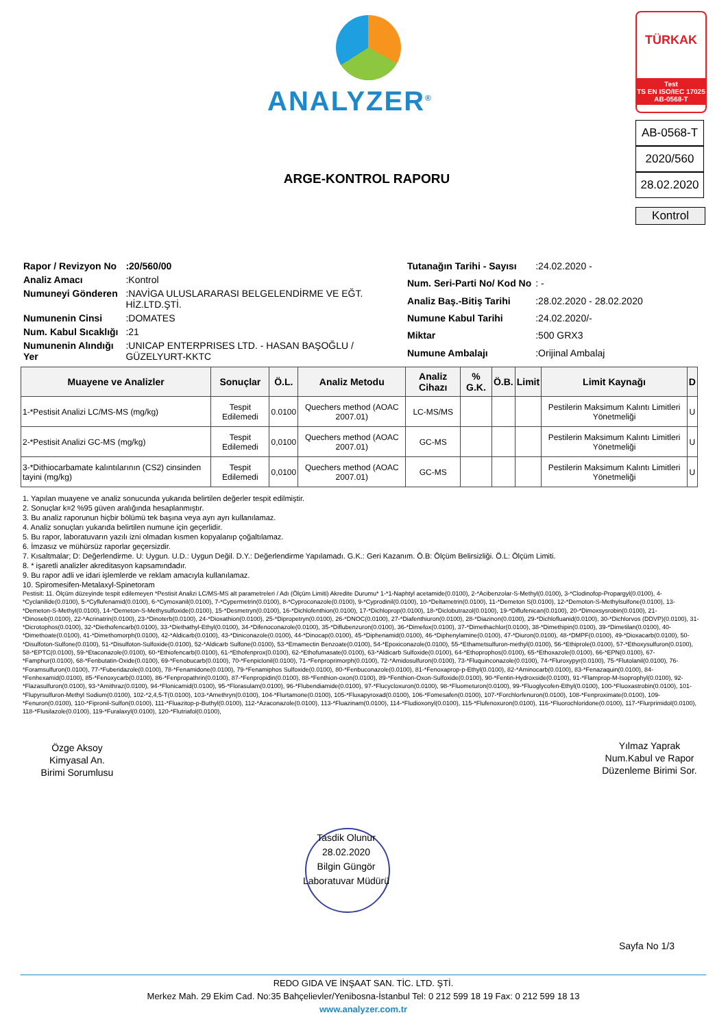ANALYZER<sup>®</sup>
TÜRKAK
Test
TS EN ISO/IEC 17025
AB-0568-T
AB-0568-T
2020/560
28.02.2020
Kontrol
ARGE-KONTROL RAPORU
| Rapor / Revizyon No | :20/560/00 |
| Analiz Amacı | :Kontrol |
| Numuneyi Gönderen | :NAVİGA ULUSLARARASI BELGELENDİRME VE EĞT. HİZ.LTD.ŞTİ. |
| Numunenin Cinsi | :DOMATES |
| Num. Kabul Sıcaklığı | :21 |
| Numunenin Alındığı Yer | :UNICAP ENTERPRISES LTD. - HASAN BAŞOĞLU / GÜZELYURT-KKTC |
| Tutanağın Tarihi - Sayısı | :24.02.2020 - |
| Num. Seri-Parti No/ Kod No | : - |
| Analiz Baş.-Bitiş Tarihi | :28.02.2020 - 28.02.2020 |
| Numune Kabul Tarihi | :24.02.2020/- |
| Miktar | :500 GRX3 |
| Numune Ambalajı | :Orijinal Ambalaj |
| Muayene ve Analizler | Sonuçlar | Ö.L. | Analiz Metodu | Analiz Cihazı | % G.K. | Ö.B. | Limit | Limit Kaynağı | D |
| --- | --- | --- | --- | --- | --- | --- | --- | --- | --- |
| 1-*Pestisit Analizi LC/MS-MS (mg/kg) | Tespit Edilemedi | 0.0100 | Quechers method (AOAC 2007.01) | LC-MS/MS | | | | Pestilerin Maksimum Kalıntı Limitleri Yönetmeliği | U |
| 2-*Pestisit Analizi GC-MS (mg/kg) | Tespit Edilemedi | 0,0100 | Quechers method (AOAC 2007.01) | GC-MS | | | | Pestilerin Maksimum Kalıntı Limitleri Yönetmeliği | U |
| 3-*Dithiocarbamate kalıntılarının (CS2) cinsinden tayini (mg/kg) | Tespit Edilemedi | 0,0100 | Quechers method (AOAC 2007.01) | GC-MS | | | | Pestilerin Maksimum Kalıntı Limitleri Yönetmeliği | U |
1. Yapılan muayene ve analiz sonucunda yukarıda belirtilen değerler tespit edilmiştir.
2. Sonuçlar k=2 %95 güven aralığında hesaplanmıştır.
3. Bu analiz raporunun hiçbir bölümü tek başına veya ayrı ayrı kullanılamaz.
4. Analiz sonuçları yukarıda belirtilen numune için geçerlidir.
5. Bu rapor, laboratuvarın yazılı izni olmadan kısmen kopyalanıp çoğaltılamaz.
6. İmzasız ve mühürsüz raporlar geçersizdir.
7. Kısaltmalar; D: Değerlendirme. U: Uygun. U.D.: Uygun Değil. D.Y.: Değerlendirme Yapılamadı. G.K.: Geri Kazanım. Ö.B: Ölçüm Belirsizliği. Ö.L: Ölçüm Limiti.
8. * işaretli analizler akreditasyon kapsamındadır.
9. Bu rapor adli ve idari işlemlerde ve reklam amacıyla kullanılamaz.
10. Spiromesifen-Metalaxyl-Spinetoram
Pestisit: 11. Ölçüm düzeyinde tespit edilemeyen *Pestisit Analizi LC/MS-MS alt parametreleri / Adı (Ölçüm Limiti) Akredite Durumu* 1-*1-Naphtyl acetamide(0.0100), 2-*Acibenzolar-S-Methyl(0.0100), 3-*Clodinofop-Propargyl(0.0100), 4-*Cyclanilide(0.0100), 5-*Cyflufenamid(0.0100), 6-*Cymoxanil(0.0100), 7-*Cypermetrin(0.0100), 8-*Cyproconazole(0.0100), 9-*Cyprodinil(0.0100), 10-*Deltametrin(0.0100), 11-*Demeton S(0.0100), 12-*Demoton-S-Methylsulfone(0.0100), 13-*Demeton-S-Methyl(0.0100), 14-*Demeton-S-Methysulfoxide(0.0100), 15-*Desmetryn(0.0100), 16-*Dichlofenthion(0.0100), 17-*Dichloprop(0.0100), 18-*Diclobutrazol(0.0100), 19-*Diflufenican(0.0100), 20-*Dimoxsysrobin(0.0100), 21-*Dinoseb(0.0100), 22-*Acrinatrin(0.0100), 23-*Dinoterb(0.0100), 24-*Dioxathion(0.0100), 25-*Dipropetryn(0.0100), 26-*DNOC(0.0100), 27-*Diafenthiuron(0.0100), 28-*Diazinon(0.0100), 29-*Dichlofluanid(0.0100), 30-*Dichlorvos (DDVP)(0.0100), 31-*Dicrotophos(0.0100), 32-*Diethofencarb(0.0100), 33-*Diethathyl-Ethyl(0.0100), 34-*Difenoconazole(0.0100), 35-*Diflubenzuron(0.0100), 36-*Dimefox(0.0100), 37-*Dimethachlor(0.0100), 38-*Dimethipin(0.0100), 39-*Dimetilan(0.0100), 40-*Dimethoate(0.0100), 41-*Dimethomorph(0.0100), 42-*Aldicarb(0.0100), 43-*Diniconazole(0.0100), 44-*Dinocap(0.0100), 45-*Diphenamid(0.0100), 46-*Diphenylamine(0.0100), 47-*Diuron(0.0100), 48-*DMPF(0.0100), 49-*Dioxacarb(0.0100), 50-*Disulfoton-Sulfone(0.0100), 51-*Disulfoton-Sulfoxide(0.0100), 52-*Aldicarb Sulfone(0.0100), 53-*Emamectin Benzoate(0.0100), 54-*Epoxiconazole(0.0100), 55-*Ethametsulfuron-methyl(0.0100), 56-*Ethiprole(0.0100), 57-*Ethoxysulfuron(0.0100), 58-*EPTC(0.0100), 59-*Etaconazole(0.0100), 60-*Ethiofencarb(0.0100), 61-*Ethofenprox(0.0100), 62-*Ethofumasate(0.0100), 63-*Aldicarb Sulfoxide(0.0100), 64-*Ethoprophos(0.0100), 65-*Ethoxazole(0.0100), 66-*EPN(0.0100), 67-*Famphur(0.0100), 68-*Fenbutatin-Oxide(0.0100), 69-*Fenobucarb(0.0100), 70-*Fenpiclonil(0.0100), 71-*Fenproprimorph(0.0100), 72-*Amidosulfuron(0.0100), 73-*Fluquinconazole(0.0100), 74-*Fluroxypyr(0.0100), 75-*Flutolanil(0.0100), 76-*Foramsulfuron(0.0100), 77-*Fuberidazole(0.0100), 78-*Fenamidone(0.0100), 79-*Fenamiphos Sulfoxide(0.0100), 80-*Fenbuconazole(0.0100), 81-*Fenoxaprop-p-Ethyl(0.0100), 82-*Aminocarb(0.0100), 83-*Fenazaquin(0.0100), 84-*Fenhexamid(0.0100), 85-*Fenoxycarb(0.0100), 86-*Fenpropathrin(0.0100), 87-*Fenpropidin(0.0100), 88-*Fenthion-oxon(0.0100), 89-*Fenthion-Oxon-Sulfoxide(0.0100), 90-*Fentin-Hydroxside(0.0100), 91-*Flamprop-M-Isoprophyl(0.0100), 92-*Flazasulfuron(0.0100), 93-*Amithraz(0.0100), 94-*Flonicamid(0.0100), 95-*Florasulam(0.0100), 96-*Flubendiamide(0.0100), 97-*Flucycloxuron(0.0100), 98-*Fluometuron(0.0100), 99-*Fluoglycofen-Ethyl(0.0100), 100-*Fluoxastrobin(0.0100), 101-*Flupyrsulfuron-Methyl Sodium(0.0100), 102-*2,4,5-T(0.0100), 103-*Amethryn(0.0100), 104-*Flurtamone(0.0100), 105-*Fluxapyroxad(0.0100), 106-*Fomesafen(0.0100), 107-*Forchlorfenuron(0.0100), 108-*Fenproximate(0.0100), 109-*Fenuron(0.0100), 110-*Fipronil-Sulfon(0.0100), 111-*Fluazitop-p-Buthyl(0.0100), 112-*Azaconazole(0.0100), 113-*Fluazinam(0.0100), 114-*Fludioxonyl(0.0100), 115-*Flufenoxuron(0.0100), 116-*Fluorochloridone(0.0100), 117-*Flurprimidol(0.0100), 118-*Flusilazole(0.0100), 119-*Furalaxyl(0.0100), 120-*Flutriafol(0.0100),
Özge Aksoy
Kimyasal An.
Birimi Sorumlusu
Yılmaz Yaprak
Num.Kabul ve Rapor
Düzenleme Birimi Sor.
Tasdik Olunur
28.02.2020
Bilgin Güngör
Laboratuvar Müdürü
Sayfa No 1/3
REDO GIDA VE İNŞAAT SAN. TİC. LTD. ŞTİ.
Merkez Mah. 29 Ekim Cad. No:35 Bahçelievler/Yenibosna-İstanbul Tel: 0 212 599 18 19 Fax: 0 212 599 18 13
www.analyzer.com.tr